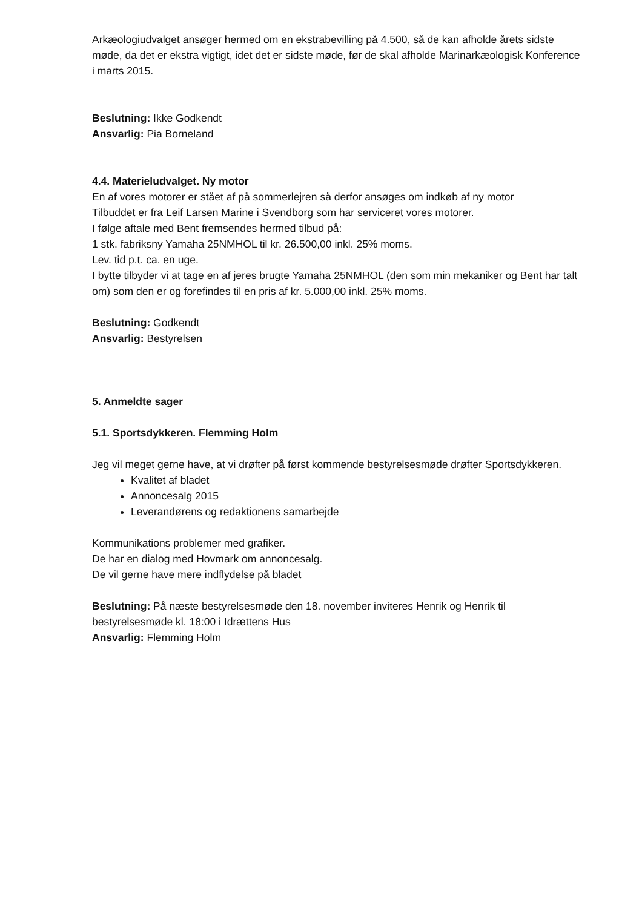Arkæologiudvalget ansøger hermed om en ekstrabevilling på 4.500, så de kan afholde årets sidste møde, da det er ekstra vigtigt, idet det er sidste møde, før de skal afholde Marinarkæologisk Konference i marts 2015.
Beslutning: Ikke Godkendt
Ansvarlig: Pia Borneland
4.4. Materieludvalget. Ny motor
En af vores motorer er stået af på sommerlejren så derfor ansøges om indkøb af ny motor
Tilbuddet er fra Leif Larsen Marine i Svendborg som har serviceret vores motorer.
I følge aftale med Bent fremsendes hermed tilbud på:
1 stk. fabriksny Yamaha 25NMHOL til kr. 26.500,00 inkl. 25% moms.
Lev. tid p.t. ca. en uge.
I bytte tilbyder vi at tage en af jeres brugte Yamaha 25NMHOL (den som min mekaniker og Bent har talt om) som den er og forefindes til en pris af kr. 5.000,00 inkl. 25% moms.
Beslutning: Godkendt
Ansvarlig: Bestyrelsen
5. Anmeldte sager
5.1. Sportsdykkeren. Flemming Holm
Jeg vil meget gerne have, at vi drøfter på først kommende bestyrelsesmøde drøfter Sportsdykkeren.
Kvalitet af bladet
Annoncesalg 2015
Leverandørens og redaktionens samarbejde
Kommunikations problemer med grafiker.
De har en dialog med Hovmark om annoncesalg.
De vil gerne have mere indflydelse på bladet
Beslutning: På næste bestyrelsesmøde den 18. november inviteres Henrik og Henrik til bestyrelsesmøde kl. 18:00 i Idrættens Hus
Ansvarlig: Flemming Holm